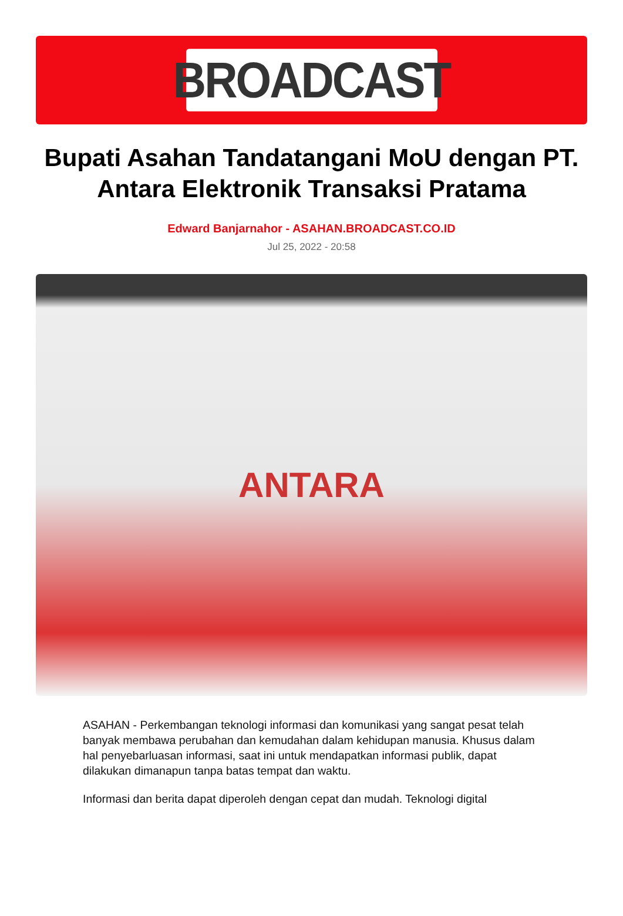BROADCAST
Bupati Asahan Tandatangani MoU dengan PT. Antara Elektronik Transaksi Pratama
Edward Banjarnahor - ASAHAN.BROADCAST.CO.ID
Jul 25, 2022 - 20:58
ANTARA
ASAHAN - Perkembangan teknologi informasi dan komunikasi yang sangat pesat telah banyak membawa perubahan dan kemudahan dalam kehidupan manusia. Khusus dalam hal penyebarluasan informasi, saat ini untuk mendapatkan informasi publik, dapat dilakukan dimanapun tanpa batas tempat dan waktu.
Informasi dan berita dapat diperoleh dengan cepat dan mudah. Teknologi digital